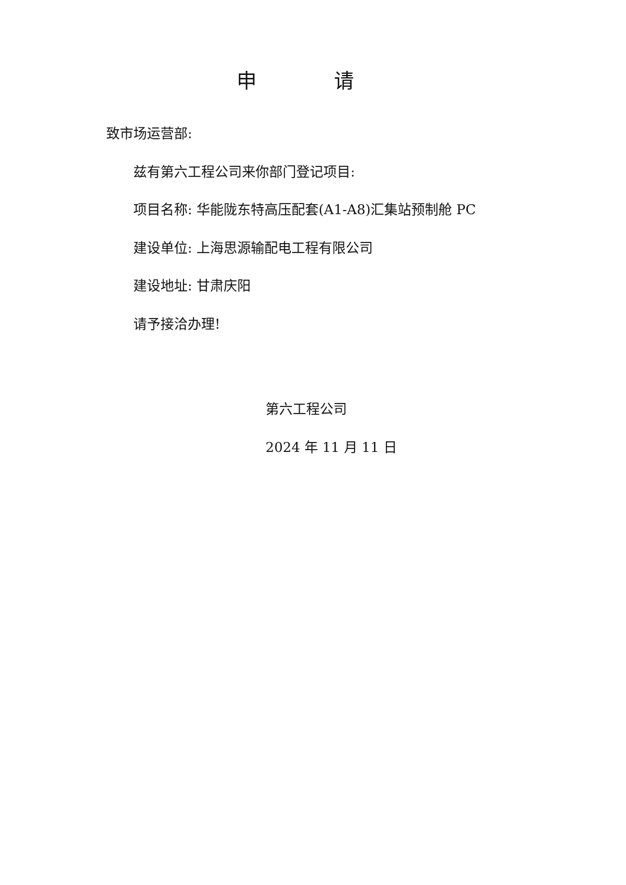申 请
致市场运营部:
兹有第六工程公司来你部门登记项目:
项目名称: 华能陇东特高压配套(A1-A8)汇集站预制舱 PC
建设单位: 上海思源输配电工程有限公司
建设地址: 甘肃庆阳
请予接洽办理!
第六工程公司
2024 年 11 月 11 日